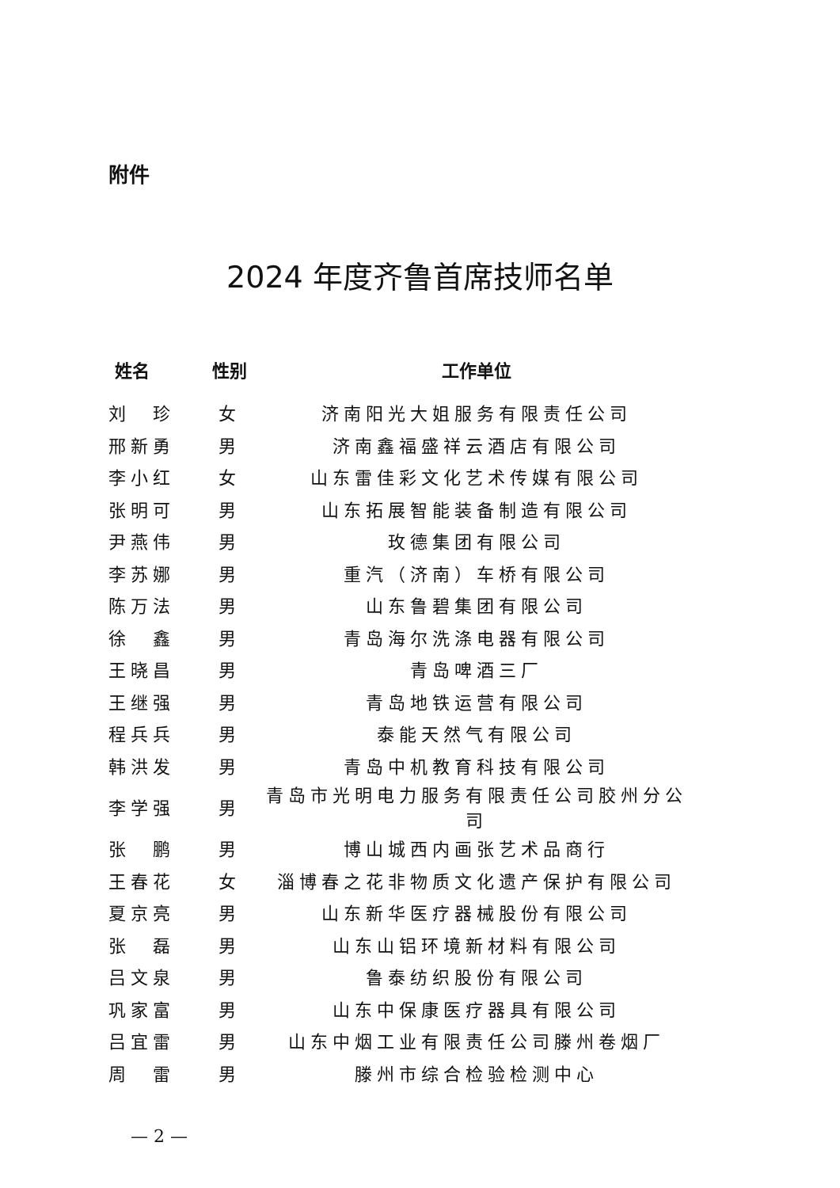附件
2024 年度齐鲁首席技师名单
| 姓名 | 性别 | 工作单位 |
| --- | --- | --- |
| 刘 珍 | 女 | 济南阳光大姐服务有限责任公司 |
| 邢新勇 | 男 | 济南鑫福盛祥云酒店有限公司 |
| 李小红 | 女 | 山东雷佳彩文化艺术传媒有限公司 |
| 张明可 | 男 | 山东拓展智能装备制造有限公司 |
| 尹燕伟 | 男 | 玫德集团有限公司 |
| 李苏娜 | 男 | 重汽（济南）车桥有限公司 |
| 陈万法 | 男 | 山东鲁碧集团有限公司 |
| 徐 鑫 | 男 | 青岛海尔洗涤电器有限公司 |
| 王晓昌 | 男 | 青岛啤酒三厂 |
| 王继强 | 男 | 青岛地铁运营有限公司 |
| 程兵兵 | 男 | 泰能天然气有限公司 |
| 韩洪发 | 男 | 青岛中机教育科技有限公司 |
| 李学强 | 男 | 青岛市光明电力服务有限责任公司胶州分公司 |
| 张 鹏 | 男 | 博山城西内画张艺术品商行 |
| 王春花 | 女 | 淄博春之花非物质文化遗产保护有限公司 |
| 夏京亮 | 男 | 山东新华医疗器械股份有限公司 |
| 张 磊 | 男 | 山东山铝环境新材料有限公司 |
| 吕文泉 | 男 | 鲁泰纺织股份有限公司 |
| 巩家富 | 男 | 山东中保康医疗器具有限公司 |
| 吕宜雷 | 男 | 山东中烟工业有限责任公司滕州卷烟厂 |
| 周 雷 | 男 | 滕州市综合检验检测中心 |
— 2 —